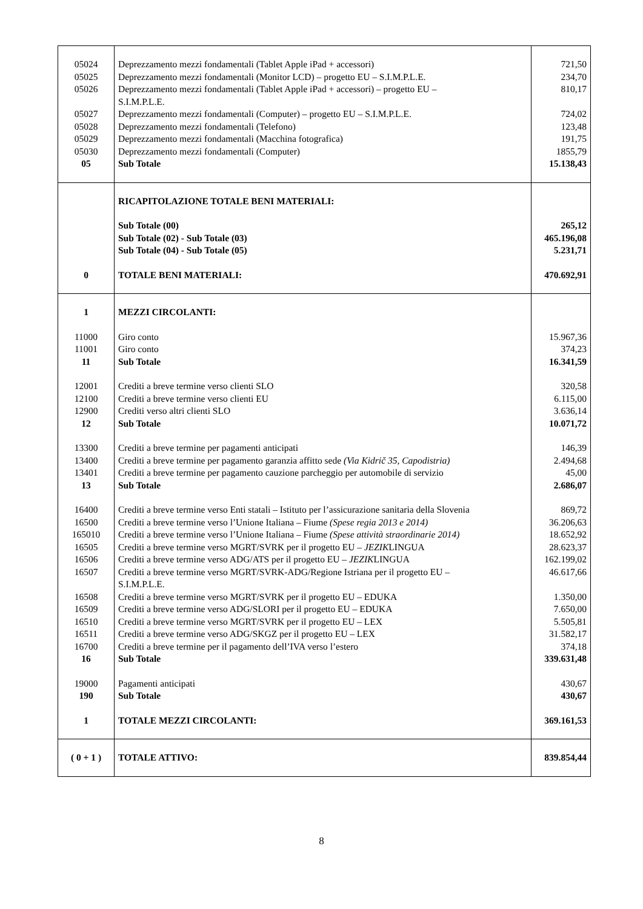| 05024 | Deprezzamento mezzi fondamentali (Tablet Apple iPad + accessori) | 721,50 |
| 05025 | Deprezzamento mezzi fondamentali (Monitor LCD) – progetto EU – S.I.M.P.L.E. | 234,70 |
| 05026 | Deprezzamento mezzi fondamentali (Tablet Apple iPad + accessori) – progetto EU – S.I.M.P.L.E. | 810,17 |
| 05027 | Deprezzamento mezzi fondamentali (Computer) – progetto EU – S.I.M.P.L.E. | 724,02 |
| 05028 | Deprezzamento mezzi fondamentali (Telefono) | 123,48 |
| 05029 | Deprezzamento mezzi fondamentali (Macchina fotografica) | 191,75 |
| 05030 | Deprezzamento mezzi fondamentali (Computer) | 1855,79 |
| 05 | Sub Totale | 15.138,43 |
| | RICAPITOLAZIONE TOTALE BENI MATERIALI: | |
| | Sub Totale (00) | 265,12 |
| | Sub Totale (02) - Sub Totale (03) | 465.196,08 |
| | Sub Totale (04) - Sub Totale (05) | 5.231,71 |
| 0 | TOTALE BENI MATERIALI: | 470.692,91 |
| 1 | MEZZI CIRCOLANTI: | |
| 11000 | Giro conto | 15.967,36 |
| 11001 | Giro conto | 374,23 |
| 11 | Sub Totale | 16.341,59 |
| 12001 | Crediti a breve termine verso clienti SLO | 320,58 |
| 12100 | Crediti a breve termine verso clienti EU | 6.115,00 |
| 12900 | Crediti verso altri clienti SLO | 3.636,14 |
| 12 | Sub Totale | 10.071,72 |
| 13300 | Crediti a breve termine per pagamenti anticipati | 146,39 |
| 13400 | Crediti a breve termine per pagamento garanzia affitto sede (Via Kidrič 35, Capodistria) | 2.494,68 |
| 13401 | Crediti a breve termine per pagamento cauzione parcheggio per automobile di servizio | 45,00 |
| 13 | Sub Totale | 2.686,07 |
| 16400 | Crediti a breve termine verso Enti statali – Istituto per l’assicurazione sanitaria della Slovenia | 869,72 |
| 16500 | Crediti a breve termine verso l’Unione Italiana – Fiume (Spese regia 2013 e 2014) | 36.206,63 |
| 165010 | Crediti a breve termine verso l’Unione Italiana – Fiume (Spese attività straordinarie 2014) | 18.652,92 |
| 16505 | Crediti a breve termine verso MGRT/SVRK per il progetto EU – JEZIK LINGUA | 28.623,37 |
| 16506 | Crediti a breve termine verso ADG/ATS per il progetto EU – JEZIK LINGUA | 162.199,02 |
| 16507 | Crediti a breve termine verso MGRT/SVRK-ADG/Regione Istriana per il progetto EU – S.I.M.P.L.E. | 46.617,66 |
| 16508 | Crediti a breve termine verso MGRT/SVRK per il progetto EU – EDUKA | 1.350,00 |
| 16509 | Crediti a breve termine verso ADG/SLORI per il progetto EU – EDUKA | 7.650,00 |
| 16510 | Crediti a breve termine verso MGRT/SVRK per il progetto EU – LEX | 5.505,81 |
| 16511 | Crediti a breve termine verso ADG/SKGZ per il progetto EU – LEX | 31.582,17 |
| 16700 | Crediti a breve termine per il pagamento dell’IVA verso l’estero | 374,18 |
| 16 | Sub Totale | 339.631,48 |
| 19000 | Pagamenti anticipati | 430,67 |
| 190 | Sub Totale | 430,67 |
| 1 | TOTALE MEZZI CIRCOLANTI: | 369.161,53 |
| ( 0 + 1 ) | TOTALE ATTIVO: | 839.854,44 |
8